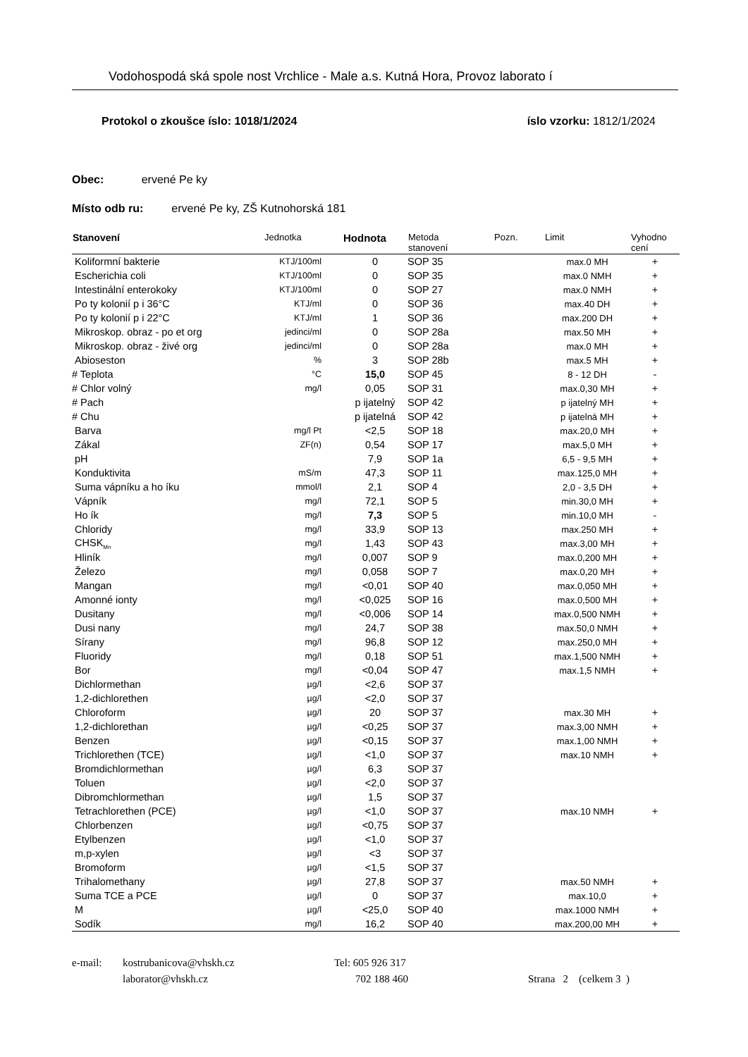Vodohospodá ská spole nost Vrchlice - Male a.s. Kutná Hora, Provoz laborato í
Protokol o zkoušce íslo: 1018/1/2024 íslo vzorku: 1812/1/2024
Obec: ervené Pe ky
Místo odb ru: ervené Pe ky, ZŠ Kutnohorská 181
| Stanovení | Jednotka | Hodnota | Metoda stanovení | Pozn. | Limit | Vyhodno cení |
| --- | --- | --- | --- | --- | --- | --- |
| Koliformní bakterie | KTJ/100ml | 0 | SOP 35 | | max.0 MH | + |
| Escherichia coli | KTJ/100ml | 0 | SOP 35 | | max.0 NMH | + |
| Intestinální enterokoky | KTJ/100ml | 0 | SOP 27 | | max.0 NMH | + |
| Po ty kolonií p i 36°C | KTJ/ml | 0 | SOP 36 | | max.40 DH | + |
| Po ty kolonií p i 22°C | KTJ/ml | 1 | SOP 36 | | max.200 DH | + |
| Mikroskop. obraz - po et org | jedinci/ml | 0 | SOP 28a | | max.50 MH | + |
| Mikroskop. obraz - živé org | jedinci/ml | 0 | SOP 28a | | max.0 MH | + |
| Abioseston | % | 3 | SOP 28b | | max.5 MH | + |
| # Teplota | °C | 15,0 | SOP 45 | | 8 - 12 DH | - |
| # Chlor volný | mg/l | 0,05 | SOP 31 | | max.0,30 MH | + |
| # Pach | | p ijatelný | SOP 42 | | p ijatelný MH | + |
| # Chu | | p ijatelná | SOP 42 | | p ijatelná MH | + |
| Barva | mg/l Pt | <2,5 | SOP 18 | | max.20,0 MH | + |
| Zákal | ZF(n) | 0,54 | SOP 17 | | max.5,0 MH | + |
| pH | | 7,9 | SOP 1a | | 6,5 - 9,5 MH | + |
| Konduktivita | mS/m | 47,3 | SOP 11 | | max.125,0 MH | + |
| Suma vápníku a ho íku | mmol/l | 2,1 | SOP 4 | | 2,0 - 3,5 DH | + |
| Vápník | mg/l | 72,1 | SOP 5 | | min.30,0 MH | + |
| Ho ík | mg/l | 7,3 | SOP 5 | | min.10,0 MH | - |
| Chloridy | mg/l | 33,9 | SOP 13 | | max.250 MH | + |
| CHSK<sub>Mn</sub> | mg/l | 1,43 | SOP 43 | | max.3,00 MH | + |
| Hliník | mg/l | 0,007 | SOP 9 | | max.0,200 MH | + |
| Železo | mg/l | 0,058 | SOP 7 | | max.0,20 MH | + |
| Mangan | mg/l | <0,01 | SOP 40 | | max.0,050 MH | + |
| Amonné ionty | mg/l | <0,025 | SOP 16 | | max.0,500 MH | + |
| Dusitany | mg/l | <0,006 | SOP 14 | | max.0,500 NMH | + |
| Dusi nany | mg/l | 24,7 | SOP 38 | | max.50,0 NMH | + |
| Sírany | mg/l | 96,8 | SOP 12 | | max.250,0 MH | + |
| Fluoridy | mg/l | 0,18 | SOP 51 | | max.1,500 NMH | + |
| Bor | mg/l | <0,04 | SOP 47 | | max.1,5 NMH | + |
| Dichlormethan | µg/l | <2,6 | SOP 37 | | | |
| 1,2-dichlorethen | µg/l | <2,0 | SOP 37 | | | |
| Chloroform | µg/l | 20 | SOP 37 | | max.30 MH | + |
| 1,2-dichlorethan | µg/l | <0,25 | SOP 37 | | max.3,00 NMH | + |
| Benzen | µg/l | <0,15 | SOP 37 | | max.1,00 NMH | + |
| Trichlorethen (TCE) | µg/l | <1,0 | SOP 37 | | max.10 NMH | + |
| Bromdichlormethan | µg/l | 6,3 | SOP 37 | | | |
| Toluen | µg/l | <2,0 | SOP 37 | | | |
| Dibromchlormethan | µg/l | 1,5 | SOP 37 | | | |
| Tetrachlorethen (PCE) | µg/l | <1,0 | SOP 37 | | max.10 NMH | + |
| Chlorbenzen | µg/l | <0,75 | SOP 37 | | | |
| Etylbenzen | µg/l | <1,0 | SOP 37 | | | |
| m,p-xylen | µg/l | <3 | SOP 37 | | | |
| Bromoform | µg/l | <1,5 | SOP 37 | | | |
| Trihalomethany | µg/l | 27,8 | SOP 37 | | max.50 NMH | + |
| Suma TCE a PCE | µg/l | 0 | SOP 37 | | max.10,0 | + |
| M | µg/l | <25,0 | SOP 40 | | max.1000 NMH | + |
| Sodík | mg/l | 16,2 | SOP 40 | | max.200,00 MH | + |
e-mail: kostrubanicova@vhskh.cz Tel: 605 926 317
laborator@vhskh.cz 702 188 460 Strana 2 (celkem 3 )